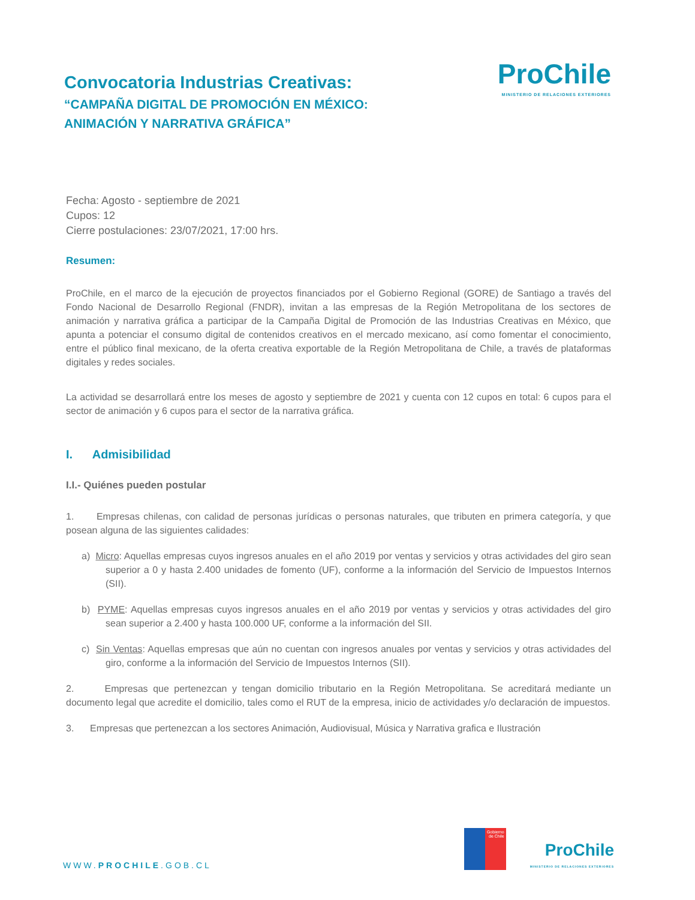Convocatoria Industrias Creativas:
“CAMPAÑA DIGITAL DE PROMOCIÓN EN MÉXICO:
ANIMACIÓN Y NARRATIVA GRÁFICA”
ProChile
MINISTERIO DE RELACIONES EXTERIORES
Fecha: Agosto - septiembre de 2021
Cupos: 12
Cierre postulaciones: 23/07/2021, 17:00 hrs.
Resumen:
ProChile, en el marco de la ejecución de proyectos financiados por el Gobierno Regional (GORE) de Santiago a través del Fondo Nacional de Desarrollo Regional (FNDR), invitan a las empresas de la Región Metropolitana de los sectores de animación y narrativa gráfica a participar de la Campaña Digital de Promoción de las Industrias Creativas en México, que apunta a potenciar el consumo digital de contenidos creativos en el mercado mexicano, así como fomentar el conocimiento, entre el público final mexicano, de la oferta creativa exportable de la Región Metropolitana de Chile, a través de plataformas digitales y redes sociales.
La actividad se desarrollará entre los meses de agosto y septiembre de 2021 y cuenta con 12 cupos en total: 6 cupos para el sector de animación y 6 cupos para el sector de la narrativa gráfica.
I. Admisibilidad
I.I.- Quiénes pueden postular
1. Empresas chilenas, con calidad de personas jurídicas o personas naturales, que tributen en primera categoría, y que posean alguna de las siguientes calidades:
a) Micro: Aquellas empresas cuyos ingresos anuales en el año 2019 por ventas y servicios y otras actividades del giro sean superior a 0 y hasta 2.400 unidades de fomento (UF), conforme a la información del Servicio de Impuestos Internos (SII).
b) PYME: Aquellas empresas cuyos ingresos anuales en el año 2019 por ventas y servicios y otras actividades del giro sean superior a 2.400 y hasta 100.000 UF, conforme a la información del SII.
c) Sin Ventas: Aquellas empresas que aún no cuentan con ingresos anuales por ventas y servicios y otras actividades del giro, conforme a la información del Servicio de Impuestos Internos (SII).
2. Empresas que pertenezcan y tengan domicilio tributario en la Región Metropolitana. Se acreditará mediante un documento legal que acredite el domicilio, tales como el RUT de la empresa, inicio de actividades y/o declaración de impuestos.
3. Empresas que pertenezcan a los sectores Animación, Audiovisual, Música y Narrativa grafica e Ilustración
WWW.PROCHILE.GOB.CL
Gobierno
de Chile
ProChile
MINISTERIO DE RELACIONES EXTERIORES